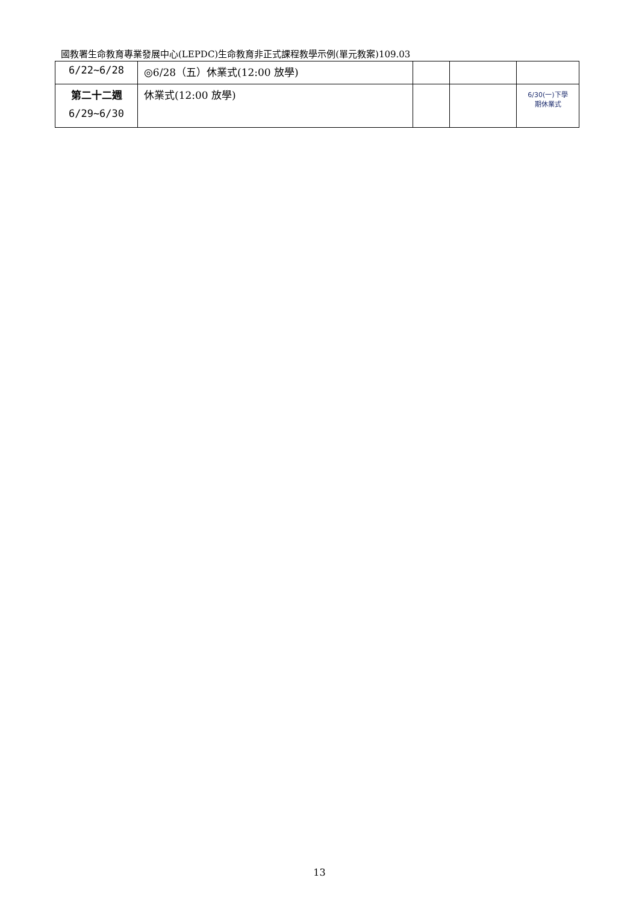國教署生命教育專業發展中心(LEPDC)生命教育非正式課程教學示例(單元教案)109.03
| 6/22~6/28 | ◎6/28（五）休業式(12:00 放學) | | | |
| 第二十二週 6/29~6/30 | 休業式(12:00 放學) | | | 6/30(一)下學 期休業式 |
13